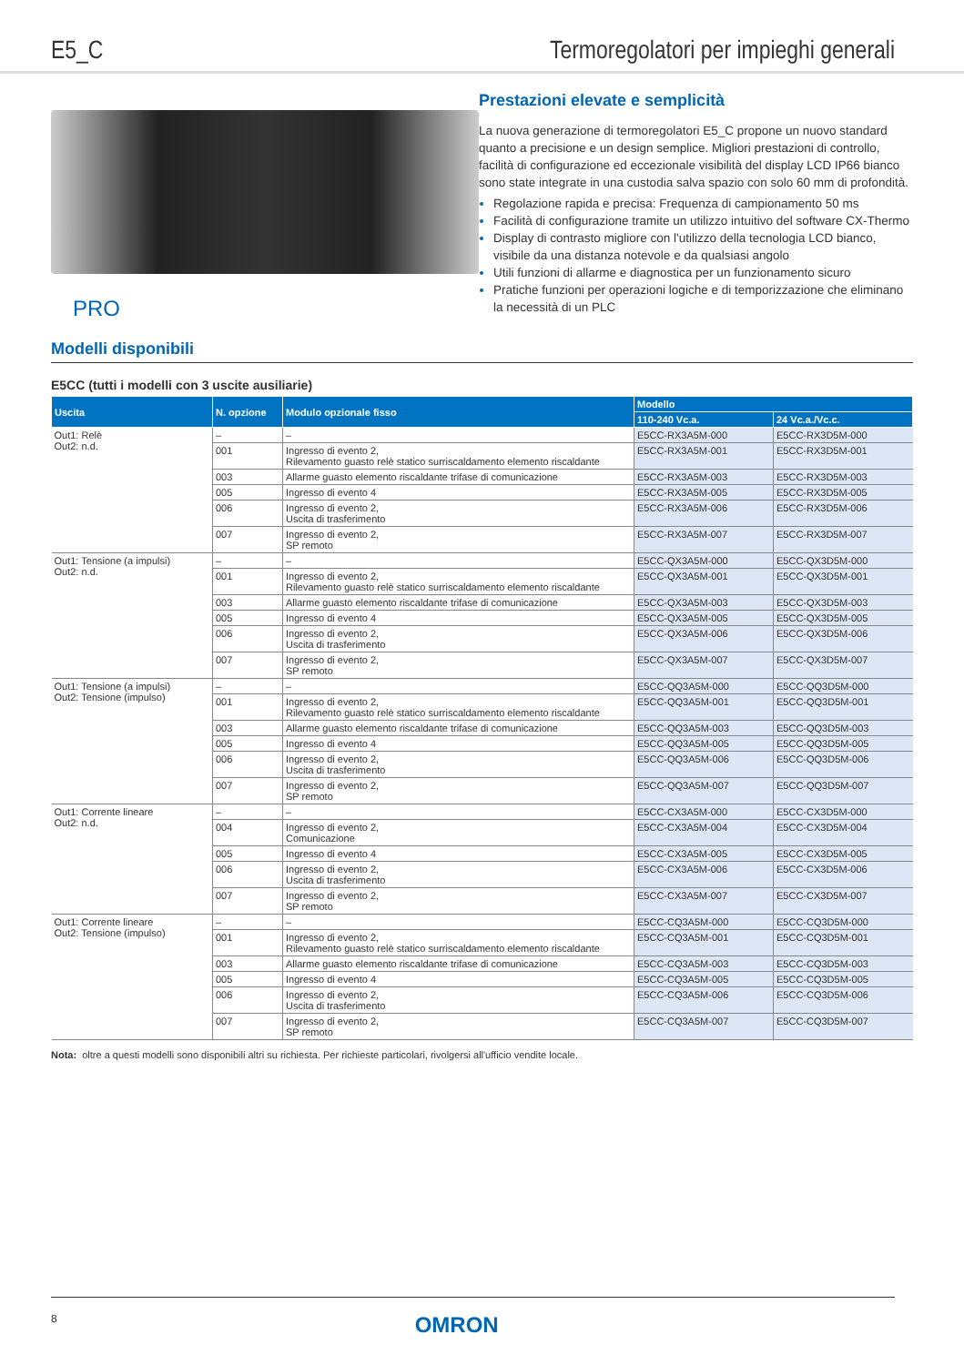E5_C Termoregolatori per impieghi generali
PRO
Prestazioni elevate e semplicità
La nuova generazione di termoregolatori E5_C propone un nuovo standard quanto a precisione e un design semplice. Migliori prestazioni di controllo, facilità di configurazione ed eccezionale visibilità del display LCD IP66 bianco sono state integrate in una custodia salva spazio con solo 60 mm di profondità.
Regolazione rapida e precisa: Frequenza di campionamento 50 ms
Facilità di configurazione tramite un utilizzo intuitivo del software CX-Thermo
Display di contrasto migliore con l'utilizzo della tecnologia LCD bianco, visibile da una distanza notevole e da qualsiasi angolo
Utili funzioni di allarme e diagnostica per un funzionamento sicuro
Pratiche funzioni per operazioni logiche e di temporizzazione che eliminano la necessità di un PLC
Modelli disponibili
E5CC (tutti i modelli con 3 uscite ausiliarie)
| Uscita | N. opzione | Modulo opzionale fisso | Modello | |
| --- | --- | --- | --- | --- |
| | | | 110-240 Vc.a. | 24 Vc.a./Vc.c. |
| Out1: Relè Out2: n.d. | – | – | E5CC-RX3A5M-000 | E5CC-RX3D5M-000 |
| | 001 | Ingresso di evento 2, Rilevamento guasto relè statico surriscaldamento elemento riscaldante | E5CC-RX3A5M-001 | E5CC-RX3D5M-001 |
| | 003 | Allarme guasto elemento riscaldante trifase di comunicazione | E5CC-RX3A5M-003 | E5CC-RX3D5M-003 |
| | 005 | Ingresso di evento 4 | E5CC-RX3A5M-005 | E5CC-RX3D5M-005 |
| | 006 | Ingresso di evento 2, Uscita di trasferimento | E5CC-RX3A5M-006 | E5CC-RX3D5M-006 |
| | 007 | Ingresso di evento 2, SP remoto | E5CC-RX3A5M-007 | E5CC-RX3D5M-007 |
| Out1: Tensione (a impulsi) Out2: n.d. | – | – | E5CC-QX3A5M-000 | E5CC-QX3D5M-000 |
| | 001 | Ingresso di evento 2, Rilevamento guasto relè statico surriscaldamento elemento riscaldante | E5CC-QX3A5M-001 | E5CC-QX3D5M-001 |
| | 003 | Allarme guasto elemento riscaldante trifase di comunicazione | E5CC-QX3A5M-003 | E5CC-QX3D5M-003 |
| | 005 | Ingresso di evento 4 | E5CC-QX3A5M-005 | E5CC-QX3D5M-005 |
| | 006 | Ingresso di evento 2, Uscita di trasferimento | E5CC-QX3A5M-006 | E5CC-QX3D5M-006 |
| | 007 | Ingresso di evento 2, SP remoto | E5CC-QX3A5M-007 | E5CC-QX3D5M-007 |
| Out1: Tensione (a impulsi) Out2: Tensione (impulso) | – | – | E5CC-QQ3A5M-000 | E5CC-QQ3D5M-000 |
| | 001 | Ingresso di evento 2, Rilevamento guasto relè statico surriscaldamento elemento riscaldante | E5CC-QQ3A5M-001 | E5CC-QQ3D5M-001 |
| | 003 | Allarme guasto elemento riscaldante trifase di comunicazione | E5CC-QQ3A5M-003 | E5CC-QQ3D5M-003 |
| | 005 | Ingresso di evento 4 | E5CC-QQ3A5M-005 | E5CC-QQ3D5M-005 |
| | 006 | Ingresso di evento 2, Uscita di trasferimento | E5CC-QQ3A5M-006 | E5CC-QQ3D5M-006 |
| | 007 | Ingresso di evento 2, SP remoto | E5CC-QQ3A5M-007 | E5CC-QQ3D5M-007 |
| Out1: Corrente lineare Out2: n.d. | – | – | E5CC-CX3A5M-000 | E5CC-CX3D5M-000 |
| | 004 | Ingresso di evento 2, Comunicazione | E5CC-CX3A5M-004 | E5CC-CX3D5M-004 |
| | 005 | Ingresso di evento 4 | E5CC-CX3A5M-005 | E5CC-CX3D5M-005 |
| | 006 | Ingresso di evento 2, Uscita di trasferimento | E5CC-CX3A5M-006 | E5CC-CX3D5M-006 |
| | 007 | Ingresso di evento 2, SP remoto | E5CC-CX3A5M-007 | E5CC-CX3D5M-007 |
| Out1: Corrente lineare Out2: Tensione (impulso) | – | – | E5CC-CQ3A5M-000 | E5CC-CQ3D5M-000 |
| | 001 | Ingresso di evento 2, Rilevamento guasto relè statico surriscaldamento elemento riscaldante | E5CC-CQ3A5M-001 | E5CC-CQ3D5M-001 |
| | 003 | Allarme guasto elemento riscaldante trifase di comunicazione | E5CC-CQ3A5M-003 | E5CC-CQ3D5M-003 |
| | 005 | Ingresso di evento 4 | E5CC-CQ3A5M-005 | E5CC-CQ3D5M-005 |
| | 006 | Ingresso di evento 2, Uscita di trasferimento | E5CC-CQ3A5M-006 | E5CC-CQ3D5M-006 |
| | 007 | Ingresso di evento 2, SP remoto | E5CC-CQ3A5M-007 | E5CC-CQ3D5M-007 |
Nota: oltre a questi modelli sono disponibili altri su richiesta. Per richieste particolari, rivolgersi all'ufficio vendite locale.
8 OMRON